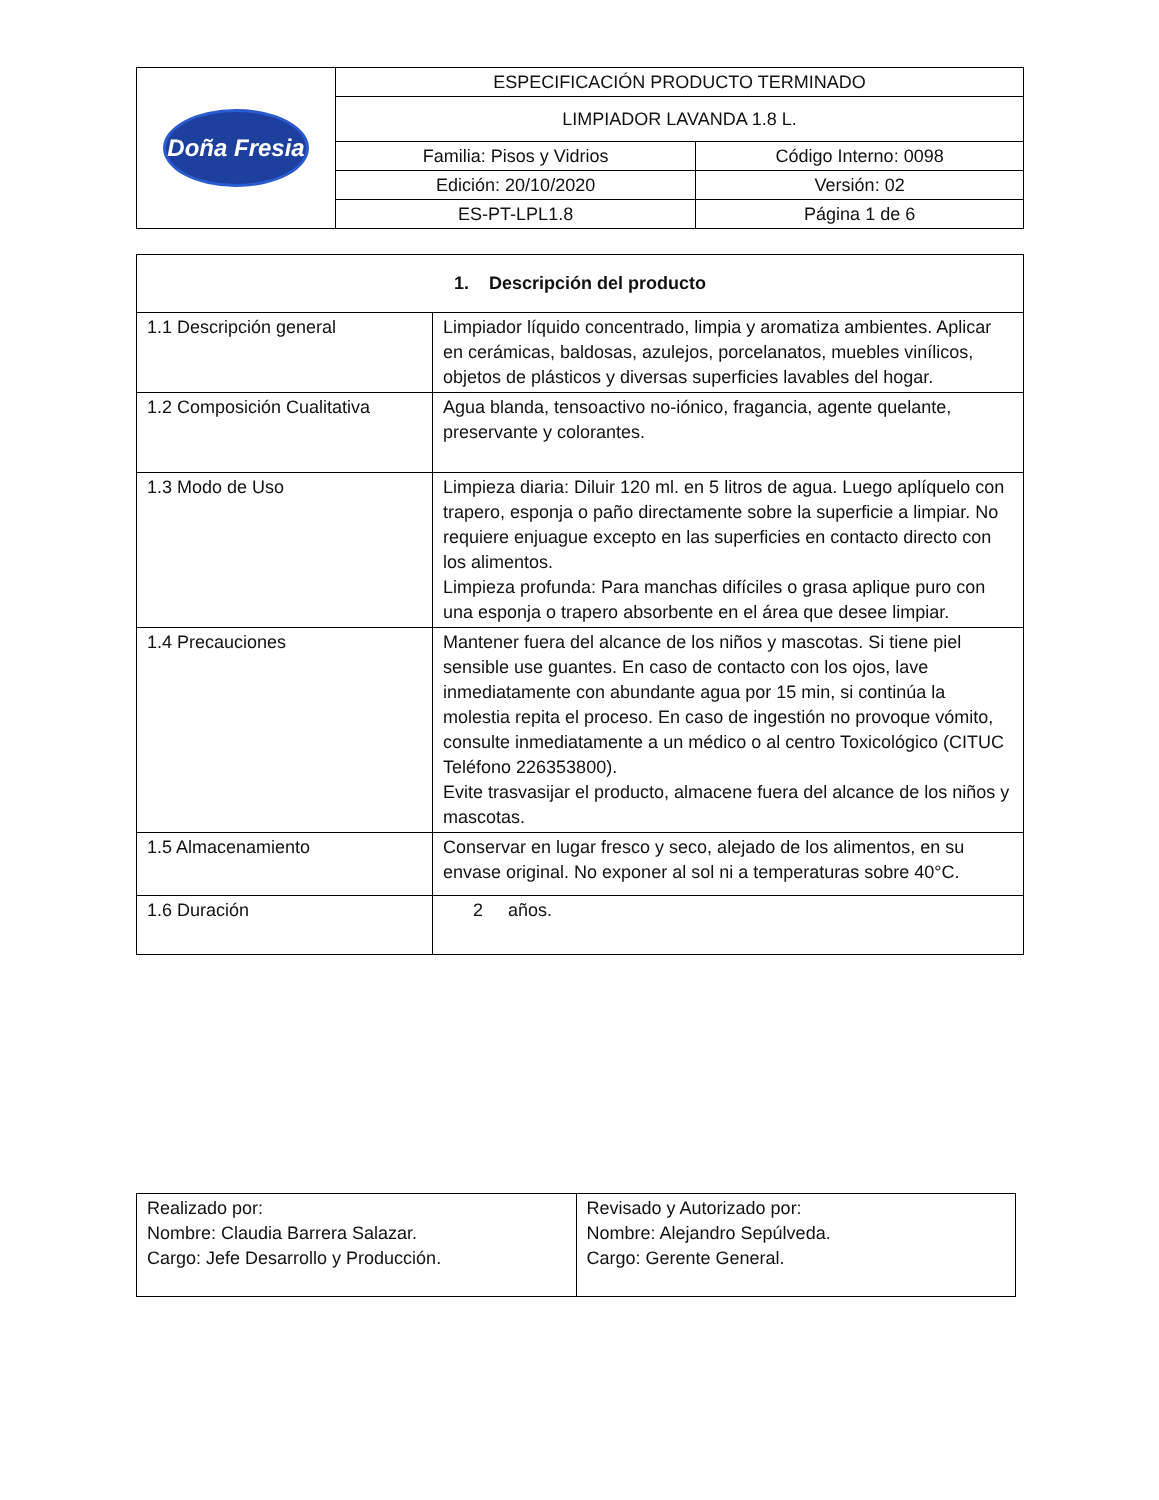| Doña Fresia | ESPECIFICACIÓN PRODUCTO TERMINADO | |
| | LIMPIADOR LAVANDA 1.8 L. | |
| | Familia: Pisos y Vidrios | Código Interno: 0098 |
| | Edición: 20/10/2020 | Versión: 02 |
| | ES-PT-LPL1.8 | Página 1 de 6 |
| 1. Descripción del producto | |
| --- | --- |
| 1.1 Descripción general | Limpiador líquido concentrado, limpia y aromatiza ambientes. Aplicar en cerámicas, baldosas, azulejos, porcelanatos, muebles vinílicos, objetos de plásticos y diversas superficies lavables del hogar. |
| 1.2 Composición Cualitativa | Agua blanda, tensoactivo no-iónico, fragancia, agente quelante, preservante y colorantes. |
| 1.3 Modo de Uso | Limpieza diaria: Diluir 120 ml. en 5 litros de agua. Luego aplíquelo con trapero, esponja o paño directamente sobre la superficie a limpiar. No requiere enjuague excepto en las superficies en contacto directo con los alimentos. Limpieza profunda: Para manchas difíciles o grasa aplique puro con una esponja o trapero absorbente en el área que desee limpiar. |
| 1.4 Precauciones | Mantener fuera del alcance de los niños y mascotas. Si tiene piel sensible use guantes. En caso de contacto con los ojos, lave inmediatamente con abundante agua por 15 min, si continúa la molestia repita el proceso. En caso de ingestión no provoque vómito, consulte inmediatamente a un médico o al centro Toxicológico (CITUC Teléfono 226353800). Evite trasvasijar el producto, almacene fuera del alcance de los niños y mascotas. |
| 1.5 Almacenamiento | Conservar en lugar fresco y seco, alejado de los alimentos, en su envase original. No exponer al sol ni a temperaturas sobre 40°C. |
| 1.6 Duración | 2 años. |
| Realizado por: Nombre: Claudia Barrera Salazar. Cargo: Jefe Desarrollo y Producción. | Revisado y Autorizado por: Nombre: Alejandro Sepúlveda. Cargo: Gerente General. |